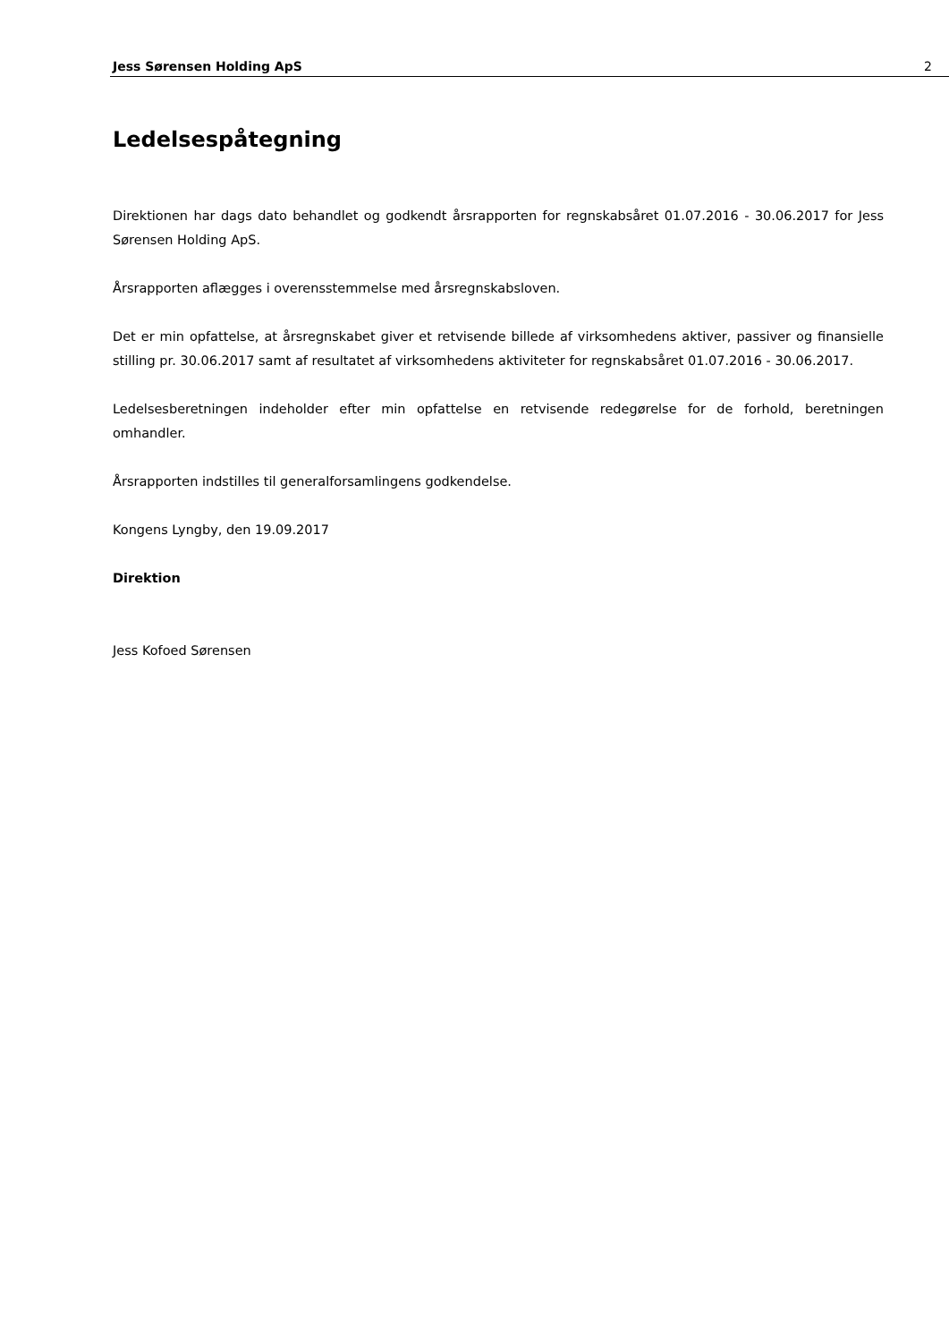Jess Sørensen Holding ApS 2
Ledelsespåtegning
Direktionen har dags dato behandlet og godkendt årsrapporten for regnskabsåret 01.07.2016 - 30.06.2017 for Jess Sørensen Holding ApS.
Årsrapporten aflægges i overensstemmelse med årsregnskabsloven.
Det er min opfattelse, at årsregnskabet giver et retvisende billede af virksomhedens aktiver, passiver og finansielle stilling pr. 30.06.2017 samt af resultatet af virksomhedens aktiviteter for regnskabsåret 01.07.2016 - 30.06.2017.
Ledelsesberetningen indeholder efter min opfattelse en retvisende redegørelse for de forhold, beretningen omhandler.
Årsrapporten indstilles til generalforsamlingens godkendelse.
Kongens Lyngby, den 19.09.2017
Direktion
Jess Kofoed Sørensen